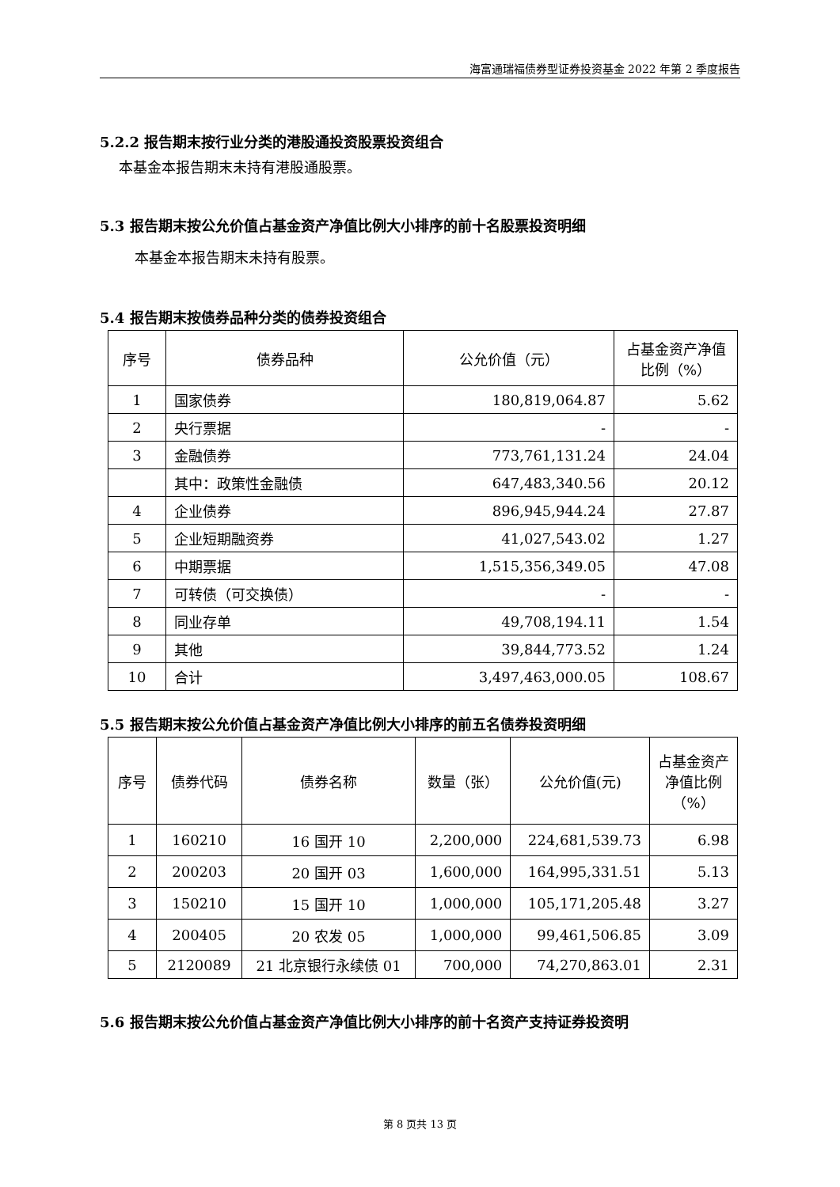海富通瑞福债券型证券投资基金 2022 年第 2 季度报告
5.2.2 报告期末按行业分类的港股通投资股票投资组合
本基金本报告期末未持有港股通股票。
5.3 报告期末按公允价值占基金资产净值比例大小排序的前十名股票投资明细
本基金本报告期末未持有股票。
5.4 报告期末按债券品种分类的债券投资组合
| 序号 | 债券品种 | 公允价值（元） | 占基金资产净值比例（%） |
| --- | --- | --- | --- |
| 1 | 国家债券 | 180,819,064.87 | 5.62 |
| 2 | 央行票据 | - | - |
| 3 | 金融债券 | 773,761,131.24 | 24.04 |
| | 其中：政策性金融债 | 647,483,340.56 | 20.12 |
| 4 | 企业债券 | 896,945,944.24 | 27.87 |
| 5 | 企业短期融资券 | 41,027,543.02 | 1.27 |
| 6 | 中期票据 | 1,515,356,349.05 | 47.08 |
| 7 | 可转债（可交换债） | - | - |
| 8 | 同业存单 | 49,708,194.11 | 1.54 |
| 9 | 其他 | 39,844,773.52 | 1.24 |
| 10 | 合计 | 3,497,463,000.05 | 108.67 |
5.5 报告期末按公允价值占基金资产净值比例大小排序的前五名债券投资明细
| 序号 | 债券代码 | 债券名称 | 数量（张） | 公允价值(元) | 占基金资产净值比例（%） |
| --- | --- | --- | --- | --- | --- |
| 1 | 160210 | 16 国开 10 | 2,200,000 | 224,681,539.73 | 6.98 |
| 2 | 200203 | 20 国开 03 | 1,600,000 | 164,995,331.51 | 5.13 |
| 3 | 150210 | 15 国开 10 | 1,000,000 | 105,171,205.48 | 3.27 |
| 4 | 200405 | 20 农发 05 | 1,000,000 | 99,461,506.85 | 3.09 |
| 5 | 2120089 | 21 北京银行永续债 01 | 700,000 | 74,270,863.01 | 2.31 |
5.6 报告期末按公允价值占基金资产净值比例大小排序的前十名资产支持证券投资明
第 8 页共 13 页